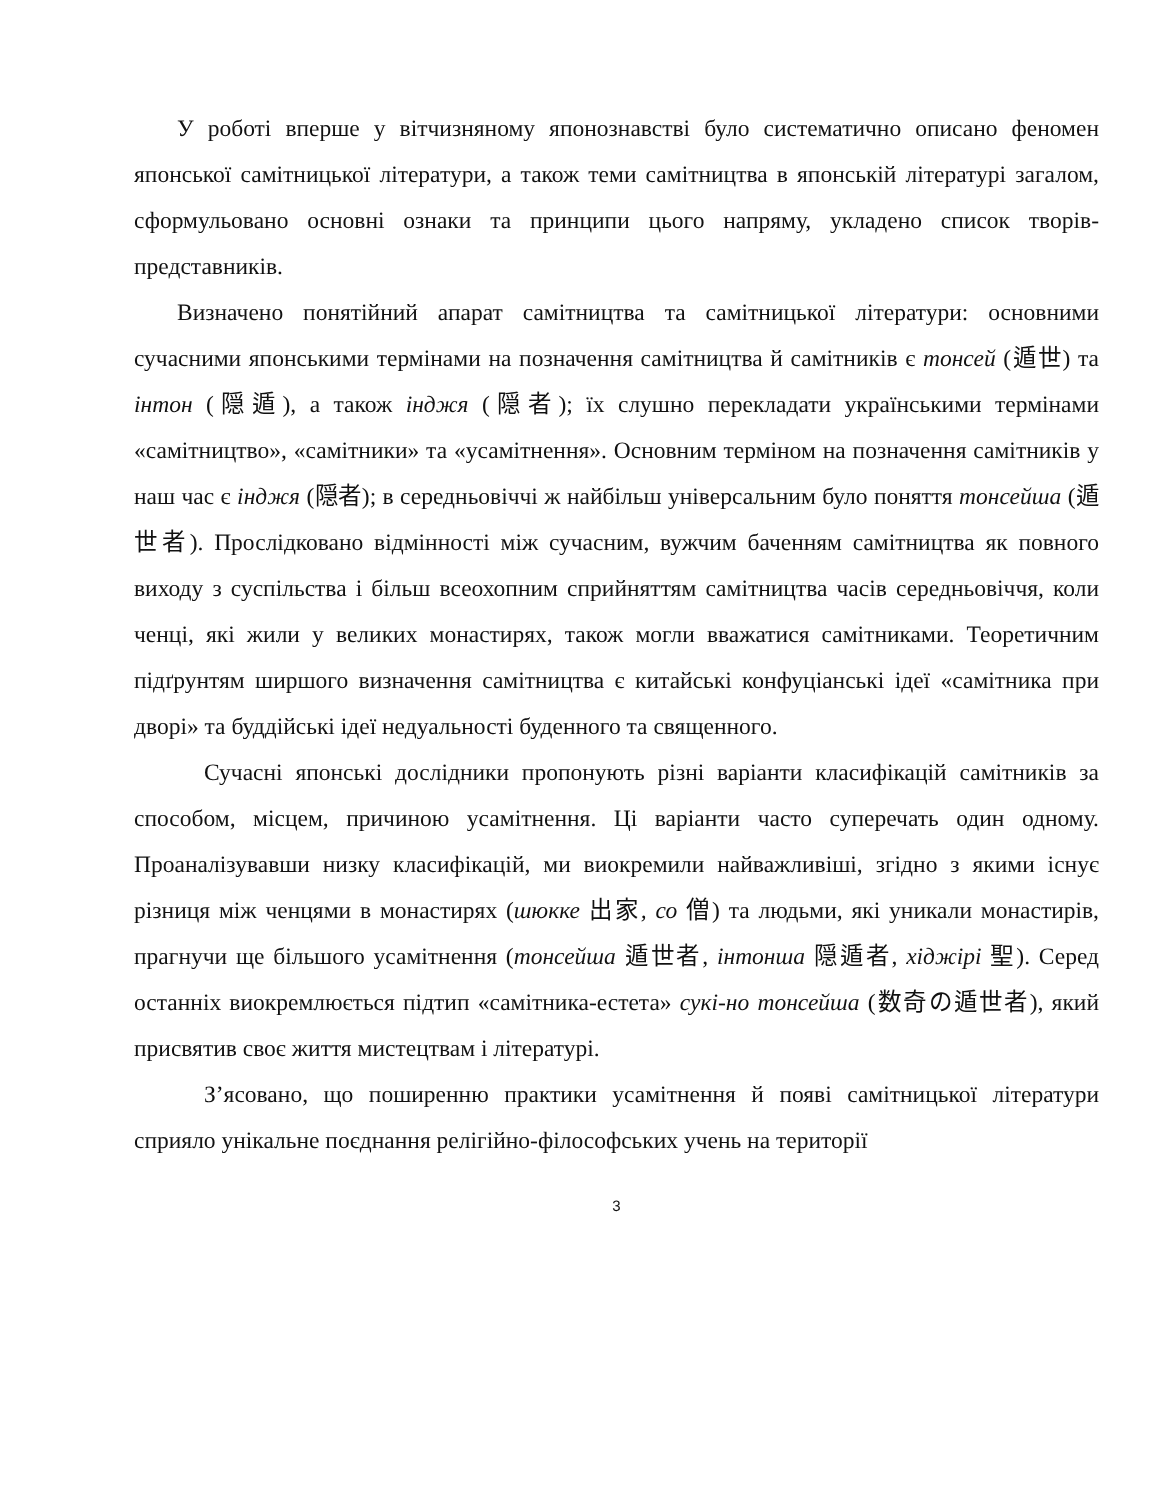У роботі вперше у вітчизняному японознавстві було систематично описано феномен японської самітницької літератури, а також теми самітництва в японській літературі загалом, сформульовано основні ознаки та принципи цього напряму, укладено список творів-представників.
Визначено понятійний апарат самітництва та самітницької літератури: основними сучасними японськими термінами на позначення самітництва й самітників є тонсей (遁世) та інтон (隠遁), а також інджя (隠者); їх слушно перекладати українськими термінами «самітництво», «самітники» та «усамітнення». Основним терміном на позначення самітників у наш час є інджя (隠者); в середньовіччі ж найбільш універсальним було поняття тонсейша (遁世者). Прослідковано відмінності між сучасним, вужчим баченням самітництва як повного виходу з суспільства і більш всеохопним сприйняттям самітництва часів середньовіччя, коли ченці, які жили у великих монастирях, також могли вважатися самітниками. Теоретичним підґрунтям ширшого визначення самітництва є китайські конфуціанські ідеї «самітника при дворі» та буддійські ідеї недуальності буденного та священного.
Сучасні японські дослідники пропонують різні варіанти класифікацій самітників за способом, місцем, причиною усамітнення. Ці варіанти часто суперечать один одному. Проаналізувавши низку класифікацій, ми виокремили найважливіші, згідно з якими існує різниця між ченцями в монастирях (шюкке 出家, со 僧) та людьми, які уникали монастирів, прагнучи ще більшого усамітнення (тонсейша 遁世者, інтонша 隠遁者, хіджірі 聖). Серед останніх виокремлюється підтип «самітника-естета» сукі-но тонсейша (数奇の遁世者), який присвятив своє життя мистецтвам і літературі.
З’ясовано, що поширенню практики усамітнення й появі самітницької літератури сприяло унікальне поєднання релігійно-філософських учень на території
3